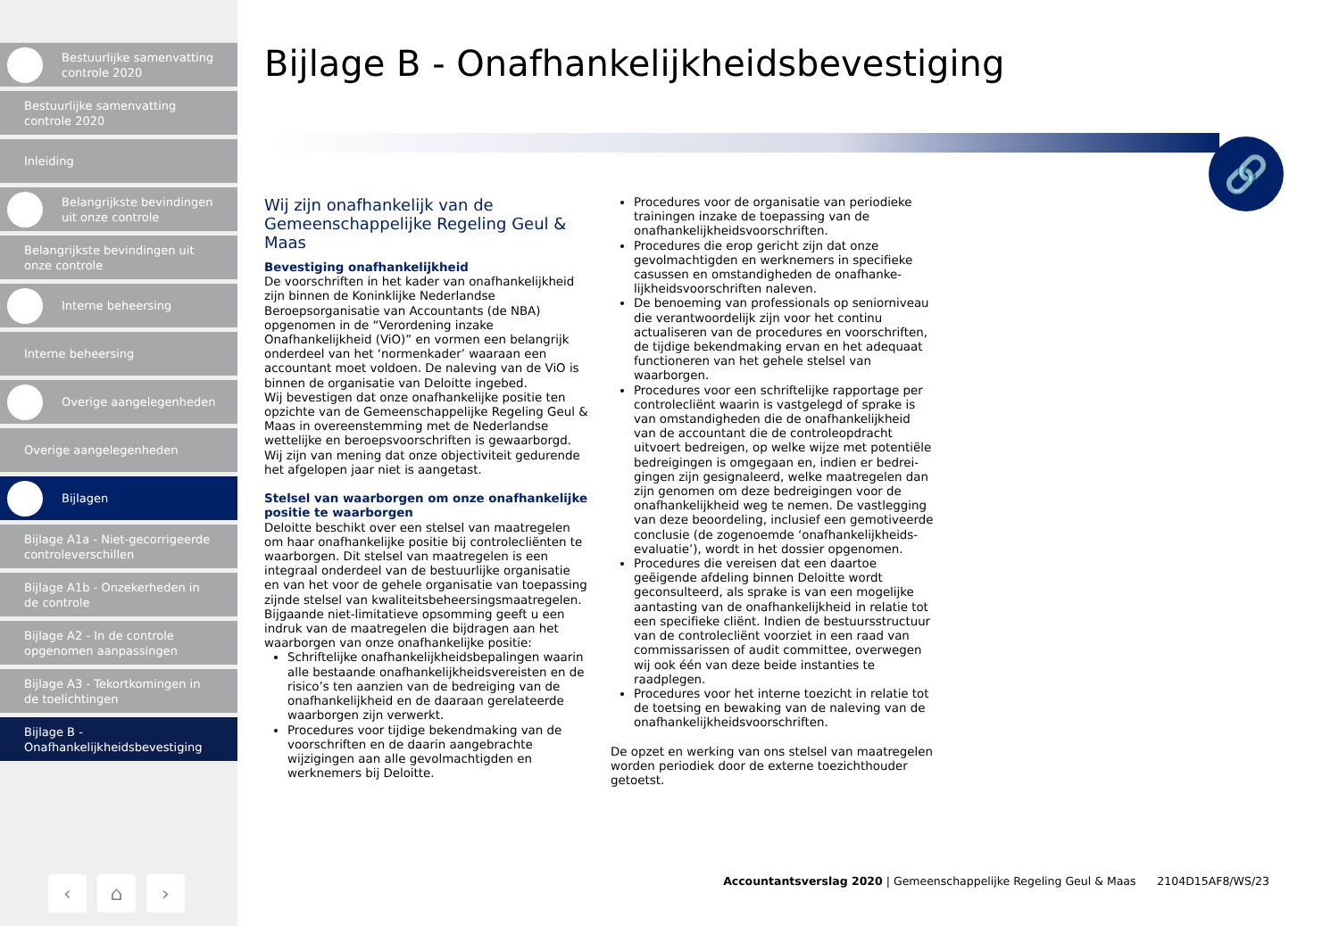Bestuurlijke samenvatting
controle 2020
Bestuurlijke samenvatting
controle 2020
Inleiding
Belangrijkste bevindingen
uit onze controle
Belangrijkste bevindingen uit
onze controle
Interne beheersing
Interne beheersing
Overige aangelegenheden
Overige aangelegenheden
Bijlagen
Bijlage A1a - Niet-gecorrigeerde
controleverschillen
Bijlage A1b - Onzekerheden in
de controle
Bijlage A2 - In de controle
opgenomen aanpassingen
Bijlage A3 - Tekortkomingen in
de toelichtingen
Bijlage B -
Onafhankelijkheidsbevestiging
‹ ⌂ ›
Bijlage B - Onafhankelijkheidsbevestiging
🔗
Wij zijn onafhankelijk van de Gemeenschappelijke Regeling Geul & Maas
Bevestiging onafhankelijkheid
De voorschriften in het kader van onafhankelijkheid zijn binnen de Koninklijke Nederlandse Beroepsorganisatie van Accountants (de NBA) opgenomen in de “Verordening inzake Onafhankelijkheid (ViO)” en vormen een belangrijk onderdeel van het ‘normenkader’ waaraan een accountant moet voldoen. De naleving van de ViO is binnen de organisatie van Deloitte ingebed.
Wij bevestigen dat onze onafhankelijke positie ten opzichte van de Gemeenschappelijke Regeling Geul & Maas in overeenstemming met de Nederlandse wettelijke en beroepsvoorschriften is gewaarborgd. Wij zijn van mening dat onze objectiviteit gedurende het afgelopen jaar niet is aangetast.
Stelsel van waarborgen om onze onafhankelijke positie te waarborgen
Deloitte beschikt over een stelsel van maatregelen om haar onafhankelijke positie bij controlecliënten te waarborgen. Dit stelsel van maatregelen is een integraal onderdeel van de bestuurlijke organisatie en van het voor de gehele organisatie van toepassing zijnde stelsel van kwaliteitsbeheersingsmaatregelen.
Bijgaande niet-limitatieve opsomming geeft u een indruk van de maatregelen die bijdragen aan het waarborgen van onze onafhankelijke positie:
Schriftelijke onafhankelijkheidsbepalingen waarin alle bestaande onafhankelijkheidsvereisten en de risico’s ten aanzien van de bedreiging van de onafhankelijkheid en de daaraan gerelateerde waarborgen zijn verwerkt.
Procedures voor tijdige bekendmaking van de voorschriften en de daarin aangebrachte wijzigingen aan alle gevolmachtigden en werknemers bij Deloitte.
Procedures voor de organisatie van periodieke trainingen inzake de toepassing van de onafhankelijkheidsvoorschriften.
Procedures die erop gericht zijn dat onze gevolmachtigden en werknemers in specifieke casussen en omstandigheden de onafhanke-lijkheidsvoorschriften naleven.
De benoeming van professionals op seniorniveau die verantwoordelijk zijn voor het continu actualiseren van de procedures en voorschriften, de tijdige bekendmaking ervan en het adequaat functioneren van het gehele stelsel van waarborgen.
Procedures voor een schriftelijke rapportage per controlecliënt waarin is vastgelegd of sprake is van omstandigheden die de onafhankelijkheid van de accountant die de controleopdracht uitvoert bedreigen, op welke wijze met potentiële bedreigingen is omgegaan en, indien er bedrei-gingen zijn gesignaleerd, welke maatregelen dan zijn genomen om deze bedreigingen voor de onafhankelijkheid weg te nemen. De vastlegging van deze beoordeling, inclusief een gemotiveerde conclusie (de zogenoemde ‘onafhankelijkheids-evaluatie’), wordt in het dossier opgenomen.
Procedures die vereisen dat een daartoe geëigende afdeling binnen Deloitte wordt geconsulteerd, als sprake is van een mogelijke aantasting van de onafhankelijkheid in relatie tot een specifieke cliënt. Indien de bestuursstructuur van de controlecliënt voorziet in een raad van commissarissen of audit committee, overwegen wij ook één van deze beide instanties te raadplegen.
Procedures voor het interne toezicht in relatie tot de toetsing en bewaking van de naleving van de onafhankelijkheidsvoorschriften.
De opzet en werking van ons stelsel van maatregelen worden periodiek door de externe toezichthouder getoetst.
Accountantsverslag 2020 | Gemeenschappelijke Regeling Geul & Maas 2104D15AF8/WS/23